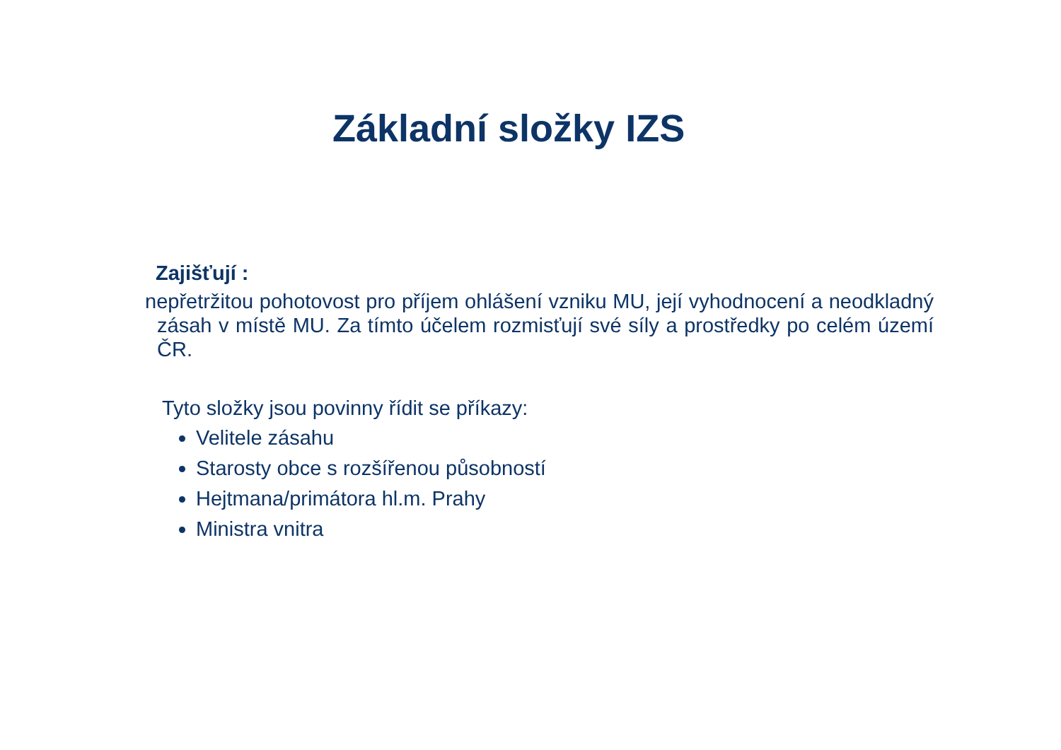Základní složky IZS
Zajišťují :
nepřetržitou pohotovost pro příjem ohlášení vzniku MU, její vyhodnocení a neodkladný zásah v místě MU. Za tímto účelem rozmisťují své síly a prostředky po celém území ČR.
Tyto složky jsou povinny řídit se příkazy:
Velitele zásahu
Starosty obce s rozšířenou působností
Hejtmana/primátora hl.m. Prahy
Ministra vnitra